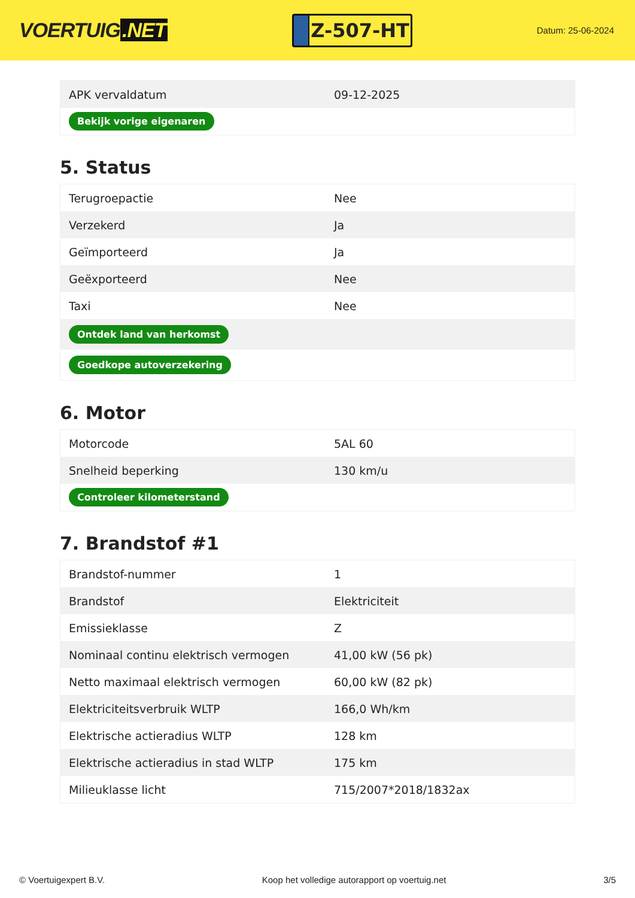VOERTUIG.NET
Z-507-HT
Datum: 25-06-2024
| APK vervaldatum | 09-12-2025 |
| Bekijk vorige eigenaren | |
5. Status
| Terugroepactie | Nee |
| Verzekerd | Ja |
| Geïmporteerd | Ja |
| Geëxporteerd | Nee |
| Taxi | Nee |
| Ontdek land van herkomst | |
| Goedkope autoverzekering | |
6. Motor
| Motorcode | 5AL 60 |
| Snelheid beperking | 130 km/u |
| Controleer kilometerstand | |
7. Brandstof #1
| Brandstof-nummer | 1 |
| Brandstof | Elektriciteit |
| Emissieklasse | Z |
| Nominaal continu elektrisch vermogen | 41,00 kW (56 pk) |
| Netto maximaal elektrisch vermogen | 60,00 kW (82 pk) |
| Elektriciteitsverbruik WLTP | 166,0 Wh/km |
| Elektrische actieradius WLTP | 128 km |
| Elektrische actieradius in stad WLTP | 175 km |
| Milieuklasse licht | 715/2007*2018/1832ax |
© Voertuigexpert B.V. Koop het volledige autorapport op voertuig.net 3/5